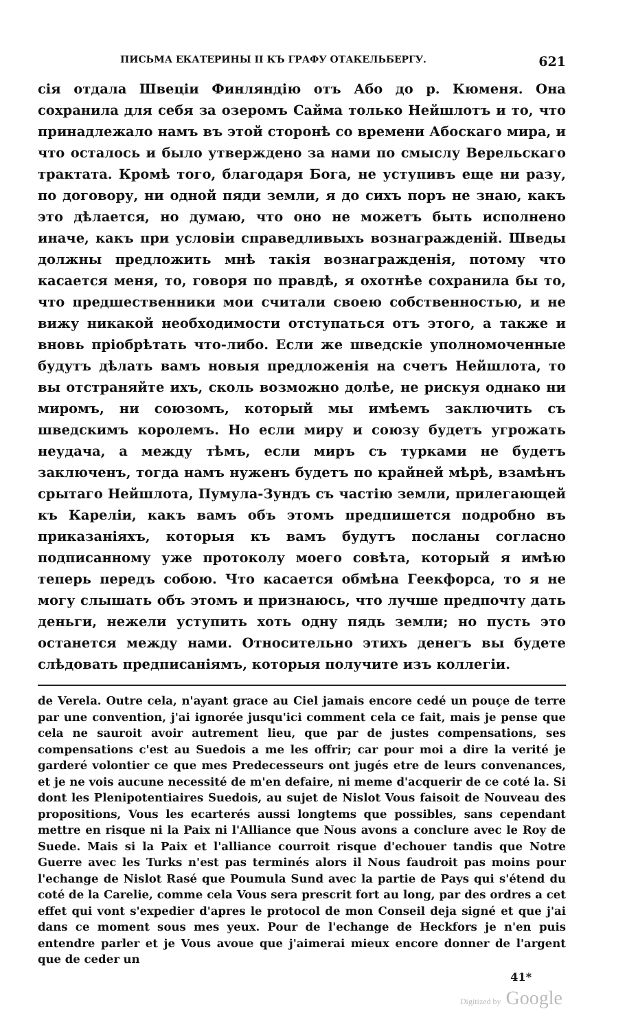ПИСЬМА ЕКАТЕРИНЫ II КЪ ГРАФУ ОТАКЕЛЬБЕРГУ. 621
сія отдала Швеціи Финляндію отъ Або до р. Кюменя. Она сохранила для себя за озеромъ Сайма только Нейшлотъ и то, что принадлежало намъ въ этой сторонѣ со времени Абоскаго мира, и что осталось и было утверждено за нами по смыслу Верельскаго трактата. Кромѣ того, благодаря Бога, не уступивъ еще ни разу, по договору, ни одной пяди земли, я до сихъ поръ не знаю, какъ это дѣлается, но думаю, что оно не можетъ быть исполнено иначе, какъ при условіи справедливыхъ вознагражденій. Шведы должны предложить мнѣ такія вознагражденія, потому что касается меня, то, говоря по правдѣ, я охотнѣе сохранила бы то, что предшественники мои считали своею собственностью, и не вижу никакой необходимости отступаться отъ этого, а также и вновь пріобрѣтать что-либо. Если же шведскіе уполномоченные будутъ дѣлать вамъ новыя предложенія на счетъ Нейшлота, то вы отстраняйте ихъ, сколь возможно долѣе, не рискуя однако ни миромъ, ни союзомъ, который мы имѣемъ заключить съ шведскимъ королемъ. Но если миру и союзу будетъ угрожать неудача, а между тѣмъ, если миръ съ турками не будетъ заключенъ, тогда намъ нуженъ будетъ по крайней мѣрѣ, взамѣнъ срытаго Нейшлота, Пумула-Зундъ съ частію земли, прилегающей къ Кареліи, какъ вамъ объ этомъ предпишется подробно въ приказаніяхъ, которыя къ вамъ будутъ посланы согласно подписанному уже протоколу моего совѣта, который я имѣю теперь передъ собою. Что касается обмѣна Геекфорса, то я не могу слышать объ этомъ и признаюсь, что лучше предпочту дать деньги, нежели уступить хоть одну пядь земли; но пусть это останется между нами. Относительно этихъ денегъ вы будете слѣдовать предписаніямъ, которыя получите изъ коллегіи.
de Verela. Outre cela, n'ayant grace au Ciel jamais encore cedé un pouçe de terre par une convention, j'ai ignorée jusqu'ici comment cela ce fait, mais je pense que cela ne sauroit avoir autrement lieu, que par de justes compensations, ses compensations c'est au Suedois a me les offrir; car pour moi a dire la verité je garderé volontier ce que mes Predecesseurs ont jugés etre de leurs convenances, et je ne vois aucune necessité de m'en defaire, ni meme d'acquerir de ce coté la. Si dont les Plenipotentiaires Suedois, au sujet de Nislot Vous faisoit de Nouveau des propositions, Vous les ecarterés aussi longtems que possibles, sans cependant mettre en risque ni la Paix ni l'Alliance que Nous avons a conclure avec le Roy de Suede. Mais si la Paix et l'alliance courroit risque d'echouer tandis que Notre Guerre avec les Turks n'est pas terminés alors il Nous faudroit pas moins pour l'echange de Nislot Rasé que Poumula Sund avec la partie de Pays qui s'étend du coté de la Carelie, comme cela Vous sera prescrit fort au long, par des ordres a cet effet qui vont s'expedier d'apres le protocol de mon Conseil deja signé et que j'ai dans ce moment sous mes yeux. Pour de l'echange de Heckfors je n'en puis entendre parler et je Vous avoue que j'aimerai mieux encore donner de l'argent que de ceder un
41*
Digitized by Google